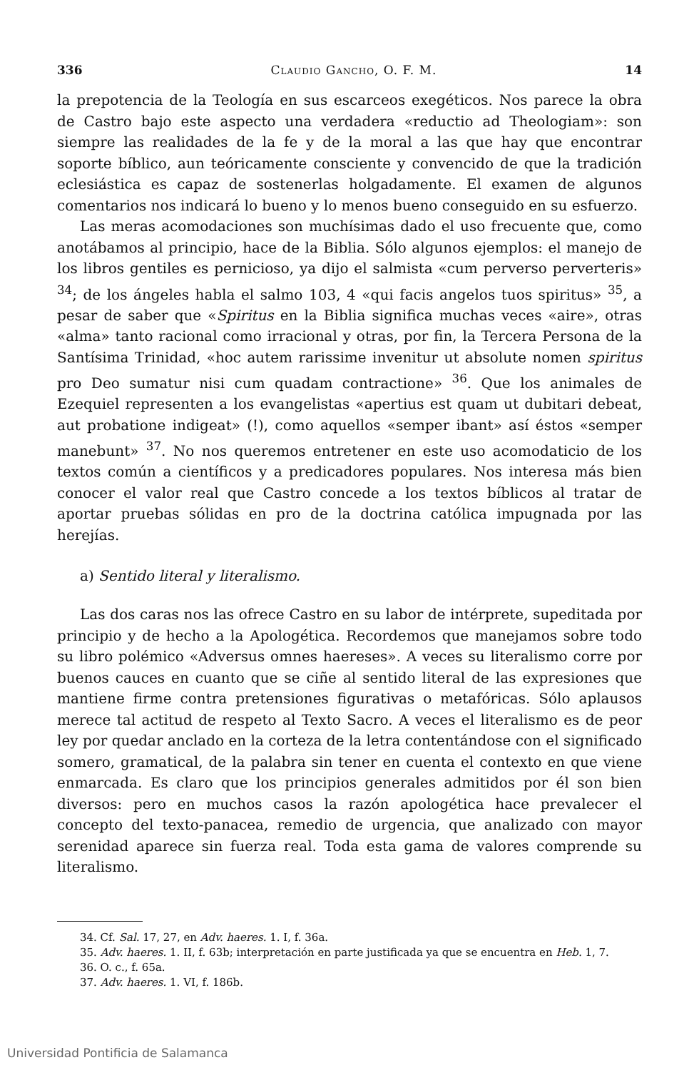336 Claudio Gancho, O. F. M. 14
la prepotencia de la Teología en sus escarceos exegéticos. Nos parece la obra de Castro bajo este aspecto una verdadera «reductio ad Theologiam»: son siempre las realidades de la fe y de la moral a las que hay que encontrar soporte bíblico, aun teóricamente consciente y convencido de que la tradición eclesiástica es capaz de sostenerlas holgadamente. El examen de algunos comentarios nos indicará lo bueno y lo menos bueno conseguido en su esfuerzo.
Las meras acomodaciones son muchísimas dado el uso frecuente que, como anotábamos al principio, hace de la Biblia. Sólo algunos ejemplos: el manejo de los libros gentiles es pernicioso, ya dijo el salmista «cum perverso perverteris» <sup>34</sup>; de los ángeles habla el salmo 103, 4 «qui facis angelos tuos spiritus» <sup>35</sup>, a pesar de saber que «Spiritus en la Biblia significa muchas veces «aire», otras «alma» tanto racional como irracional y otras, por fin, la Tercera Persona de la Santísima Trinidad, «hoc autem rarissime invenitur ut absolute nomen spiritus pro Deo sumatur nisi cum quadam contractione» <sup>36</sup>. Que los animales de Ezequiel representen a los evangelistas «apertius est quam ut dubitari debeat, aut probatione indigeat» (!), como aquellos «semper ibant» así éstos «semper manebunt» <sup>37</sup>. No nos queremos entretener en este uso acomodaticio de los textos común a científicos y a predicadores populares. Nos interesa más bien conocer el valor real que Castro concede a los textos bíblicos al tratar de aportar pruebas sólidas en pro de la doctrina católica impugnada por las herejías.
a) Sentido literal y literalismo.
Las dos caras nos las ofrece Castro en su labor de intérprete, supeditada por principio y de hecho a la Apologética. Recordemos que manejamos sobre todo su libro polémico «Adversus omnes haereses». A veces su literalismo corre por buenos cauces en cuanto que se ciñe al sentido literal de las expresiones que mantiene firme contra pretensiones figurativas o metafóricas. Sólo aplausos merece tal actitud de respeto al Texto Sacro. A veces el literalismo es de peor ley por quedar anclado en la corteza de la letra contentándose con el significado somero, gramatical, de la palabra sin tener en cuenta el contexto en que viene enmarcada. Es claro que los principios generales admitidos por él son bien diversos: pero en muchos casos la razón apologética hace prevalecer el concepto del texto-panacea, remedio de urgencia, que analizado con mayor serenidad aparece sin fuerza real. Toda esta gama de valores comprende su literalismo.
34. Cf. Sal. 17, 27, en Adv. haeres. 1. I, f. 36a.
35. Adv. haeres. 1. II, f. 63b; interpretación en parte justificada ya que se encuentra en Heb. 1, 7.
36. O. c., f. 65a.
37. Adv. haeres. 1. VI, f. 186b.
Universidad Pontificia de Salamanca